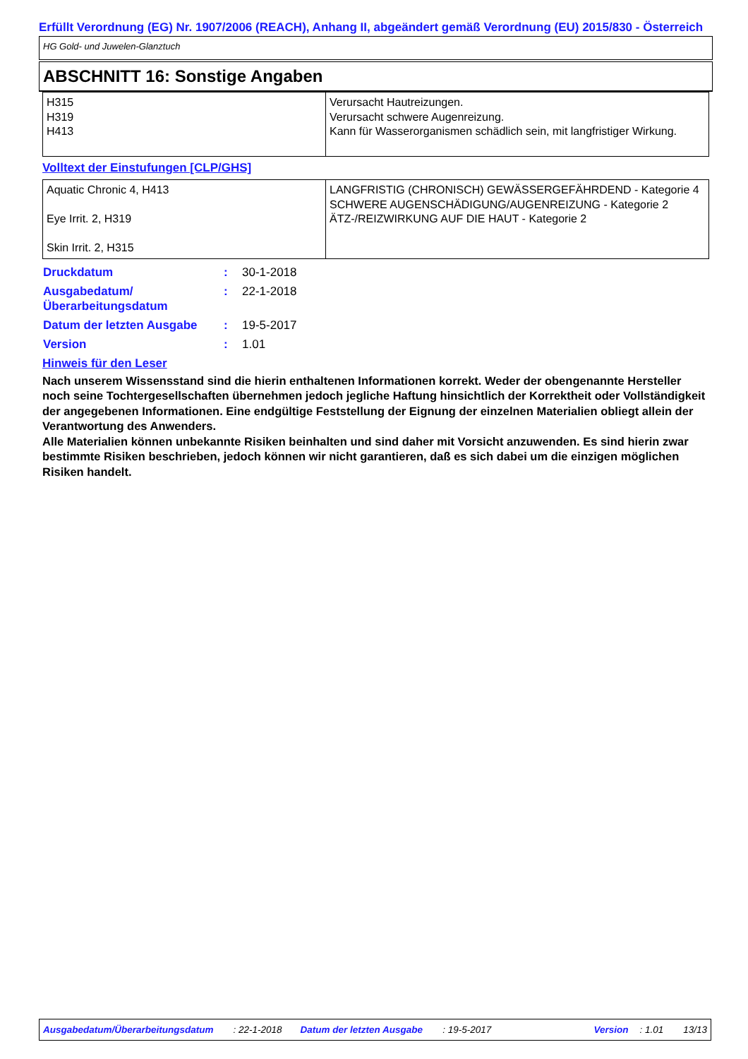Erfüllt Verordnung (EG) Nr. 1907/2006 (REACH), Anhang II, abgeändert gemäß Verordnung (EU) 2015/830 - Österreich
HG Gold- und Juwelen-Glanztuch
ABSCHNITT 16: Sonstige Angaben
| H315 H319 H413 | Verursacht Hautreizungen. Verursacht schwere Augenreizung. Kann für Wasserorganismen schädlich sein, mit langfristiger Wirkung. |
Volltext der Einstufungen [CLP/GHS]
| Aquatic Chronic 4, H413 Eye Irrit. 2, H319 Skin Irrit. 2, H315 | LANGFRISTIG (CHRONISCH) GEWÄSSERGEFÄHRDEND - Kategorie 4 SCHWERE AUGENSCHÄDIGUNG/AUGENREIZUNG - Kategorie 2 ÄTZ-/REIZWIRKUNG AUF DIE HAUT - Kategorie 2 |
| Druckdatum | : | 30-1-2018 |
| Ausgabedatum/ Überarbeitungsdatum | : | 22-1-2018 |
| Datum der letzten Ausgabe | : | 19-5-2017 |
| Version | : | 1.01 |
Hinweis für den Leser
Nach unserem Wissensstand sind die hierin enthaltenen Informationen korrekt. Weder der obengenannte Hersteller noch seine Tochtergesellschaften übernehmen jedoch jegliche Haftung hinsichtlich der Korrektheit oder Vollständigkeit der angegebenen Informationen. Eine endgültige Feststellung der Eignung der einzelnen Materialien obliegt allein der Verantwortung des Anwenders.
Alle Materialien können unbekannte Risiken beinhalten und sind daher mit Vorsicht anzuwenden. Es sind hierin zwar bestimmte Risiken beschrieben, jedoch können wir nicht garantieren, daß es sich dabei um die einzigen möglichen Risiken handelt.
Ausgabedatum/Überarbeitungsdatum: 22-1-2018 Datum der letzten Ausgabe: 19-5-2017 Version: 1.01 13/13